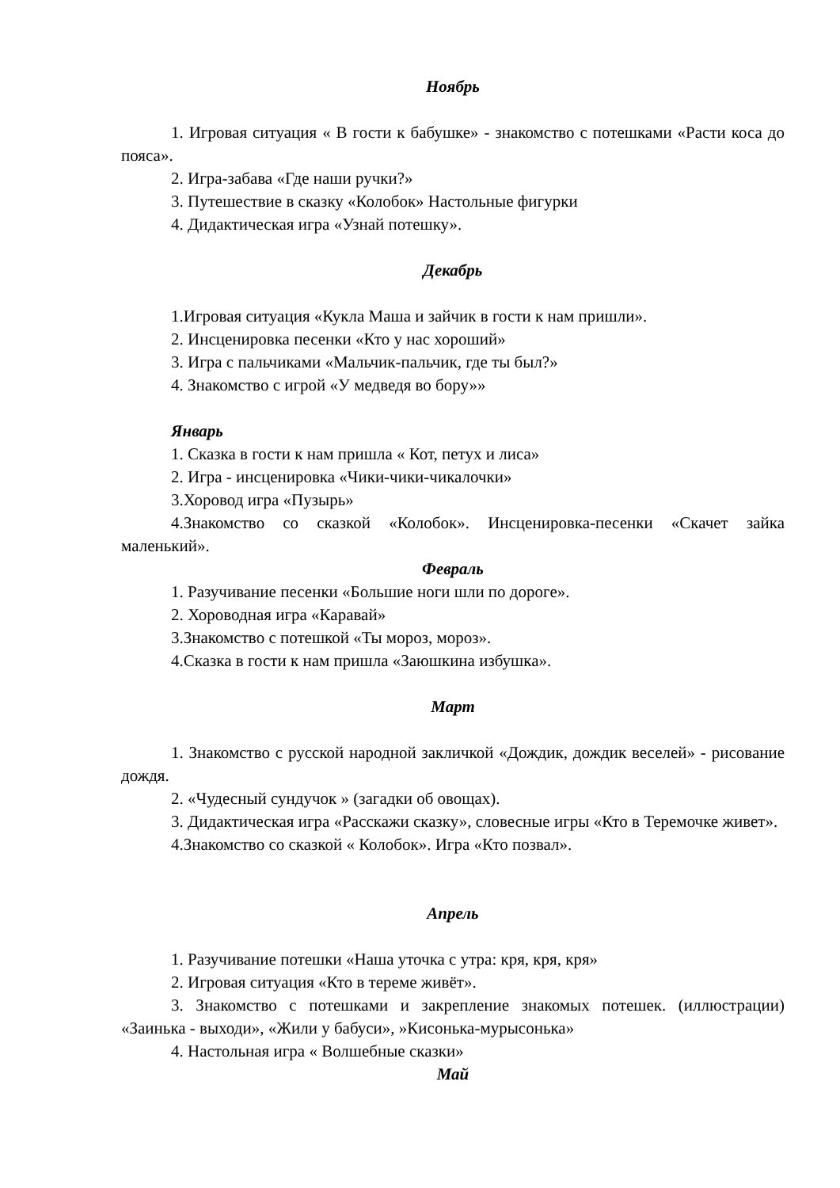Ноябрь
1. Игровая ситуация « В гости к бабушке» - знакомство с потешками «Расти коса до пояса».
2. Игра-забава «Где наши ручки?»
3. Путешествие в сказку «Колобок» Настольные фигурки
4. Дидактическая игра «Узнай потешку».
Декабрь
1.Игровая ситуация «Кукла Маша и зайчик в гости к нам пришли».
2. Инсценировка песенки «Кто у нас хороший»
3. Игра с пальчиками «Мальчик-пальчик, где ты был?»
4. Знакомство с игрой «У медведя во бору»»
Январь
1. Сказка в гости к нам пришла « Кот, петух и лиса»
2. Игра - инсценировка «Чики-чики-чикалочки»
3.Хоровод игра «Пузырь»
4.Знакомство со сказкой «Колобок». Инсценировка-песенки «Скачет зайка маленький».
Февраль
1. Разучивание песенки «Большие ноги шли по дороге».
2. Хороводная игра «Каравай»
3.Знакомство с потешкой «Ты мороз, мороз».
4.Сказка в гости к нам пришла «Заюшкина избушка».
Март
1. Знакомство с русской народной закличкой «Дождик, дождик веселей» - рисование дождя.
2. «Чудесный сундучок » (загадки об овощах).
3. Дидактическая игра «Расскажи сказку», словесные игры «Кто в Теремочке живет».
4.Знакомство со сказкой « Колобок». Игра «Кто позвал».
Апрель
1. Разучивание потешки «Наша уточка с утра: кря, кря, кря»
2. Игровая ситуация «Кто в тереме живёт».
3. Знакомство с потешками и закрепление знакомых потешек. (иллюстрации) «Заинька - выходи», «Жили у бабуси», »Кисонька-мурысонька»
4. Настольная игра « Волшебные сказки»
Май